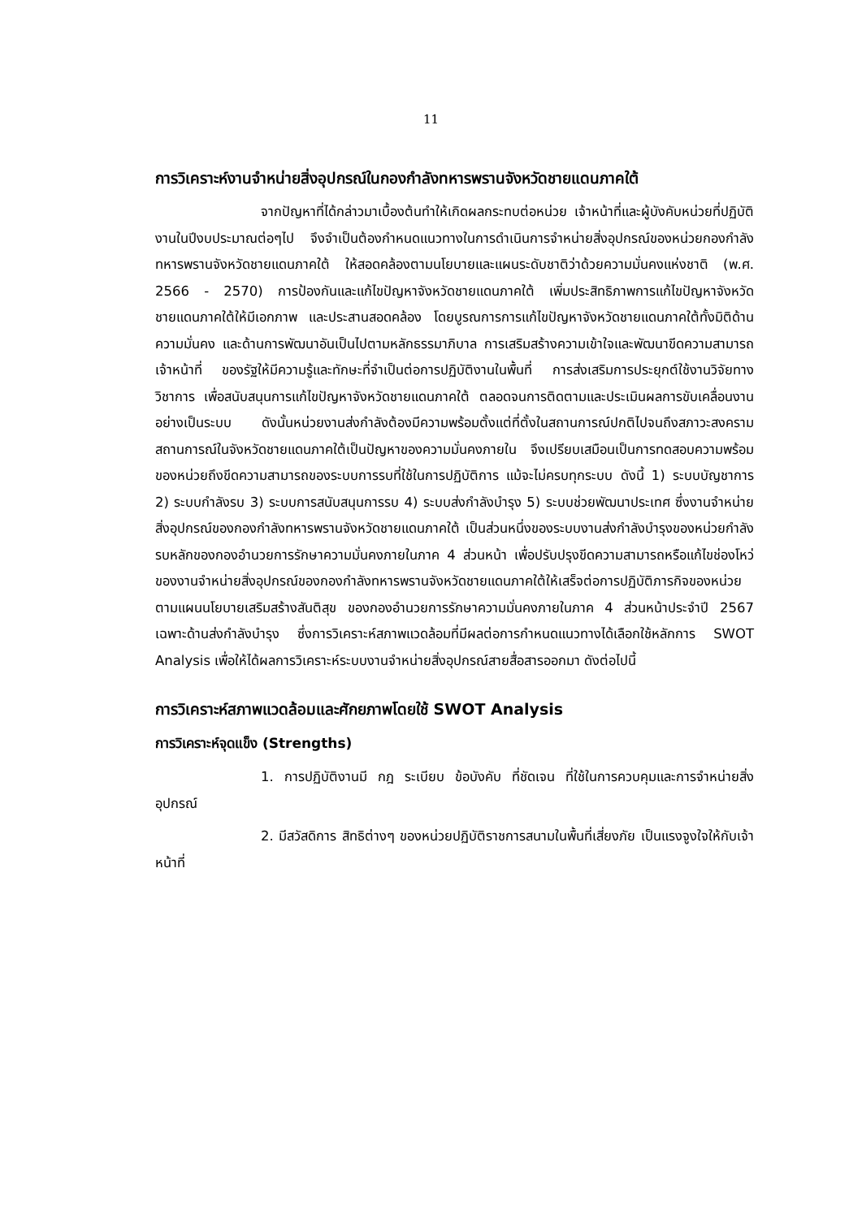11
การวิเคราะห์งานจำหน่ายสิ่งอุปกรณ์ในกองกำลังทหารพรานจังหวัดชายแดนภาคใต้
จากปัญหาที่ได้กล่าวมาเบื้องต้นทำให้เกิดผลกระทบต่อหน่วย เจ้าหน้าที่และผู้บังคับหน่วยที่ปฏิบัติงานในปีงบประมาณต่อๆไป จึงจำเป็นต้องกำหนดแนวทางในการดำเนินการจำหน่ายสิ่งอุปกรณ์ของหน่วยกองกำลังทหารพรานจังหวัดชายแดนภาคใต้ ให้สอดคล้องตามนโยบายและแผนระดับชาติว่าด้วยความมั่นคงแห่งชาติ (พ.ศ. 2566 - 2570) การป้องกันและแก้ไขปัญหาจังหวัดชายแดนภาคใต้ เพิ่มประสิทธิภาพการแก้ไขปัญหาจังหวัดชายแดนภาคใต้ให้มีเอกภาพ และประสานสอดคล้อง โดยบูรณการการแก้ไขปัญหาจังหวัดชายแดนภาคใต้ทั้งมิติด้านความมั่นคง และด้านการพัฒนาอันเป็นไปตามหลักธรรมาภิบาล การเสริมสร้างความเข้าใจและพัฒนาขีดความสามารถเจ้าหน้าที่ ของรัฐให้มีความรู้และทักษะที่จำเป็นต่อการปฏิบัติงานในพื้นที่ การส่งเสริมการประยุกต์ใช้งานวิจัยทางวิชาการ เพื่อสนับสนุนการแก้ไขปัญหาจังหวัดชายแดนภาคใต้ ตลอดจนการติดตามและประเมินผลการขับเคลื่อนงานอย่างเป็นระบบ ดังนั้นหน่วยงานส่งกำลังต้องมีความพร้อมตั้งแต่ที่ตั้งในสถานการณ์ปกติไปจนถึงสภาวะสงคราม สถานการณ์ในจังหวัดชายแดนภาคใต้เป็นปัญหาของความมั่นคงภายใน จึงเปรียบเสมือนเป็นการทดสอบความพร้อมของหน่วยถึงขีดความสามารถของระบบการรบที่ใช้ในการปฏิบัติการ แม้จะไม่ครบทุกระบบ ดังนี้ 1) ระบบบัญชาการ 2) ระบบกำลังรบ 3) ระบบการสนับสนุนการรบ 4) ระบบส่งกำลังบำรุง 5) ระบบช่วยพัฒนาประเทศ ซึ่งงานจำหน่ายสิ่งอุปกรณ์ของกองกำลังทหารพรานจังหวัดชายแดนภาคใต้ เป็นส่วนหนึ่งของระบบงานส่งกำลังบำรุงของหน่วยกำลังรบหลักของกองอำนวยการรักษาความมั่นคงภายในภาค 4 ส่วนหน้า เพื่อปรับปรุงขีดความสามารถหรือแก้ไขช่องโหว่ของงานจำหน่ายสิ่งอุปกรณ์ของกองกำลังทหารพรานจังหวัดชายแดนภาคใต้ให้เสร็จต่อการปฏิบัติภารกิจของหน่วยตามแผนนโยบายเสริมสร้างสันติสุข ของกองอำนวยการรักษาความมั่นคงภายในภาค 4 ส่วนหน้าประจำปี 2567 เฉพาะด้านส่งกำลังบำรุง ซึ่งการวิเคราะห์สภาพแวดล้อมที่มีผลต่อการกำหนดแนวทางได้เลือกใช้หลักการ SWOT Analysis เพื่อให้ได้ผลการวิเคราะห์ระบบงานจำหน่ายสิ่งอุปกรณ์สายสื่อสารออกมา ดังต่อไปนี้
การวิเคราะห์สภาพแวดล้อมและศักยภาพโดยใช้ SWOT Analysis
การวิเคราะห์จุดแข็ง (Strengths)
1. การปฏิบัติงานมี กฎ ระเบียบ ข้อบังคับ ที่ชัดเจน ที่ใช้ในการควบคุมและการจำหน่ายสิ่งอุปกรณ์
2. มีสวัสดิการ สิทธิต่างๆ ของหน่วยปฏิบัติราชการสนามในพื้นที่เสี่ยงภัย เป็นแรงจูงใจให้กับเจ้าหน้าที่